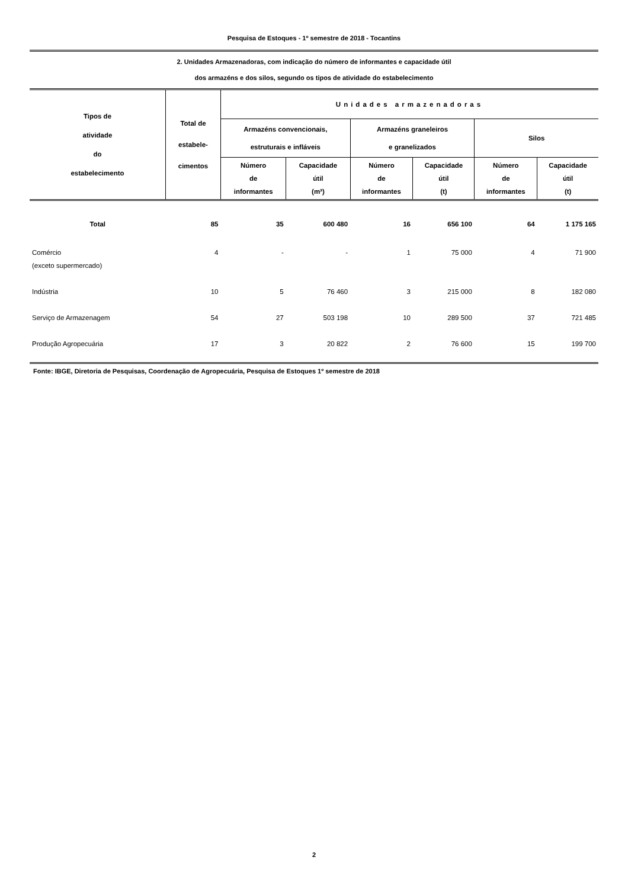Pesquisa de Estoques - 1º semestre de 2018 - Tocantins
2. Unidades Armazenadoras, com indicação do número de informantes e capacidade útil
dos armazéns e dos silos, segundo os tipos de atividade do estabelecimento
| Tipos de atividade do estabelecimento | Total de estabele- cimentos | Unidades armazenadoras | | | | | |
| --- | --- | --- | --- | --- | --- | --- | --- |
| | | Armazéns convencionais, estruturais e infláveis | | Armazéns graneleiros e granelizados | | Silos | |
| | | Número de informantes | Capacidade útil (m³) | Número de informantes | Capacidade útil (t) | Número de informantes | Capacidade útil (t) |
| Total | 85 | 35 | 600 480 | 16 | 656 100 | 64 | 1 175 165 |
| Comércio (exceto supermercado) | 4 | - | - | 1 | 75 000 | 4 | 71 900 |
| Indústria | 10 | 5 | 76 460 | 3 | 215 000 | 8 | 182 080 |
| Serviço de Armazenagem | 54 | 27 | 503 198 | 10 | 289 500 | 37 | 721 485 |
| Produção Agropecuária | 17 | 3 | 20 822 | 2 | 76 600 | 15 | 199 700 |
Fonte: IBGE, Diretoria de Pesquisas, Coordenação de Agropecuária, Pesquisa de Estoques 1º semestre de 2018
2